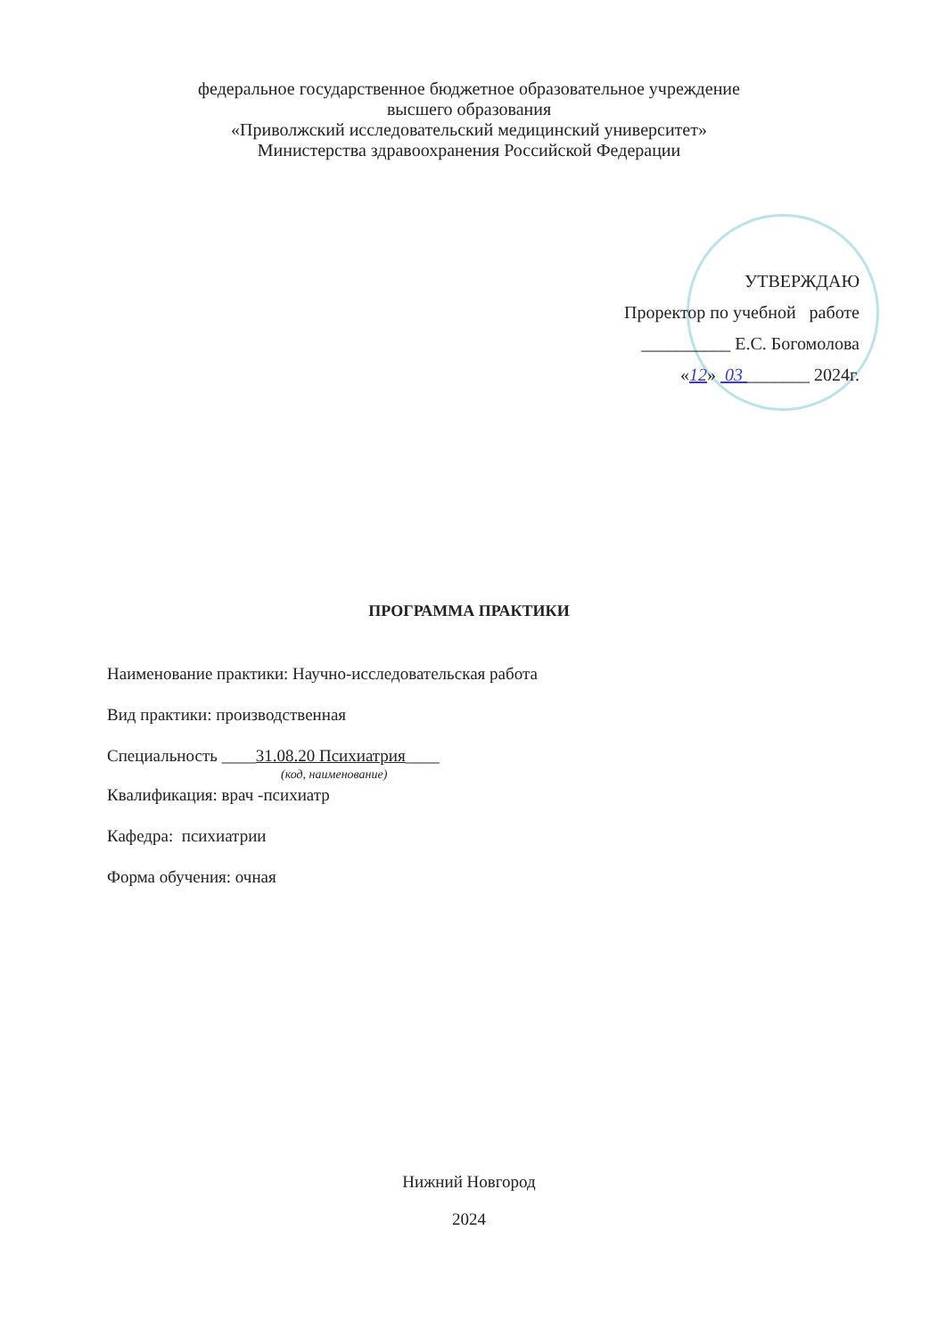федеральное государственное бюджетное образовательное учреждение
высшего образования
«Приволжский исследовательский медицинский университет»
Министерства здравоохранения Российской Федерации
УТВЕРЖДАЮ
Проректор по учебной работе
__________ Е.С. Богомолова
«12» 03 _______ 2024г.
ПРОГРАММА ПРАКТИКИ
Наименование практики: Научно-исследовательская работа
Вид практики: производственная
Специальность ____31.08.20 Психиатрия____
(код, наименование)
Квалификация: врач -психиатр
Кафедра: психиатрии
Форма обучения: очная
Нижний Новгород
2024